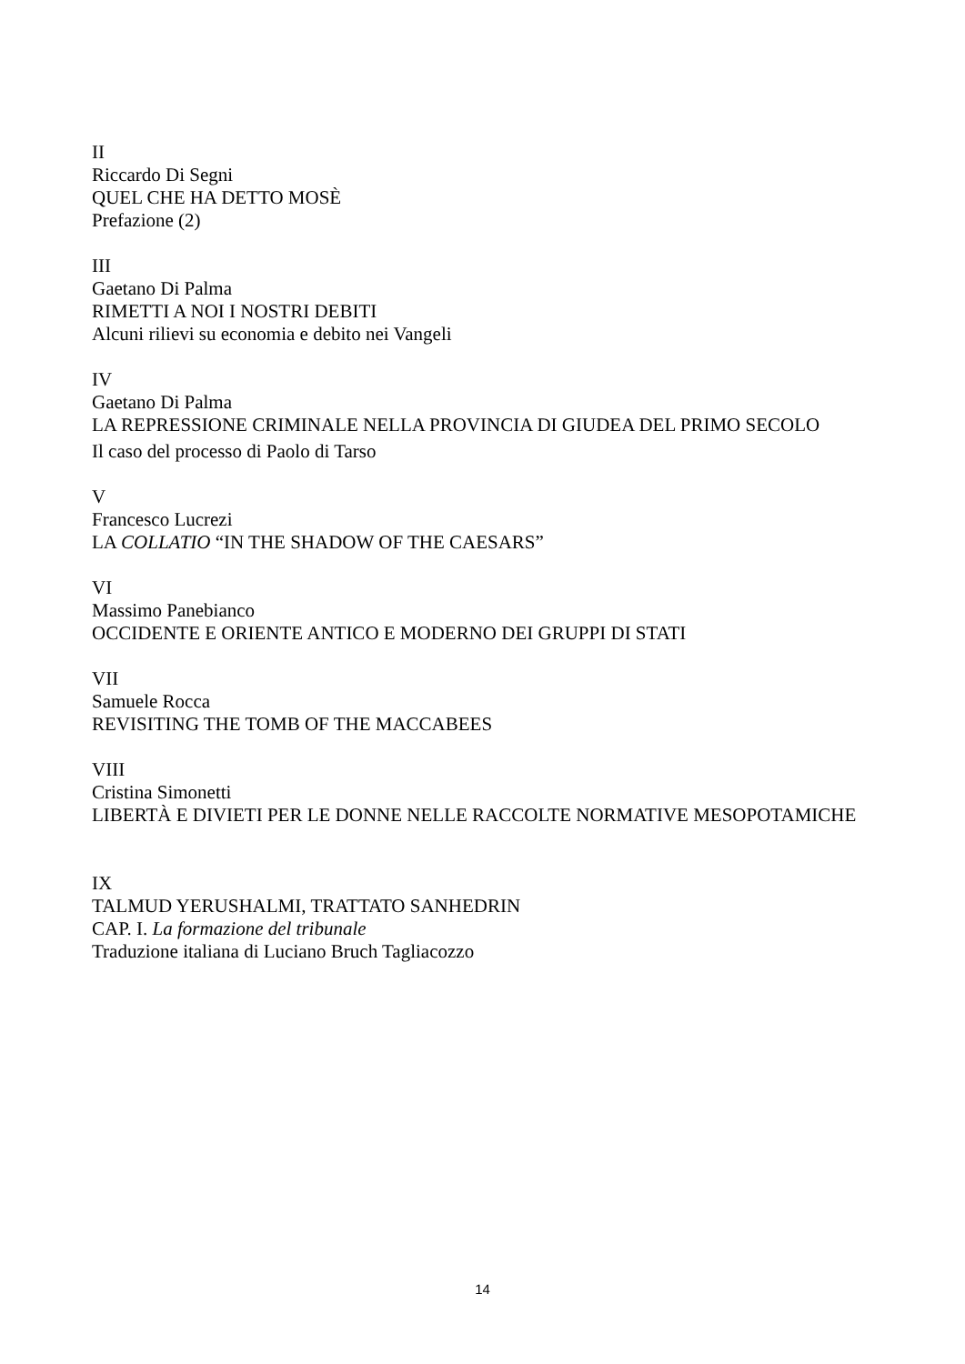II
Riccardo Di Segni
QUEL CHE HA DETTO MOSÈ
Prefazione (2)
III
Gaetano Di Palma
RIMETTI A NOI I NOSTRI DEBITI
Alcuni rilievi su economia e debito nei Vangeli
IV
Gaetano Di Palma
LA REPRESSIONE CRIMINALE NELLA PROVINCIA DI GIUDEA DEL PRIMO SECOLO
Il caso del processo di Paolo di Tarso
V
Francesco Lucrezi
LA COLLATIO “IN THE SHADOW OF THE CAESARS”
VI
Massimo Panebianco
OCCIDENTE E ORIENTE ANTICO E MODERNO DEI GRUPPI DI STATI
VII
Samuele Rocca
REVISITING THE TOMB OF THE MACCABEES
VIII
Cristina Simonetti
LIBERTÀ E DIVIETI PER LE DONNE NELLE RACCOLTE NORMATIVE MESOPOTAMICHE
IX
TALMUD YERUSHALMI, TRATTATO SANHEDRIN
CAP. I. La formazione del tribunale
Traduzione italiana di Luciano Bruch Tagliacozzo
14